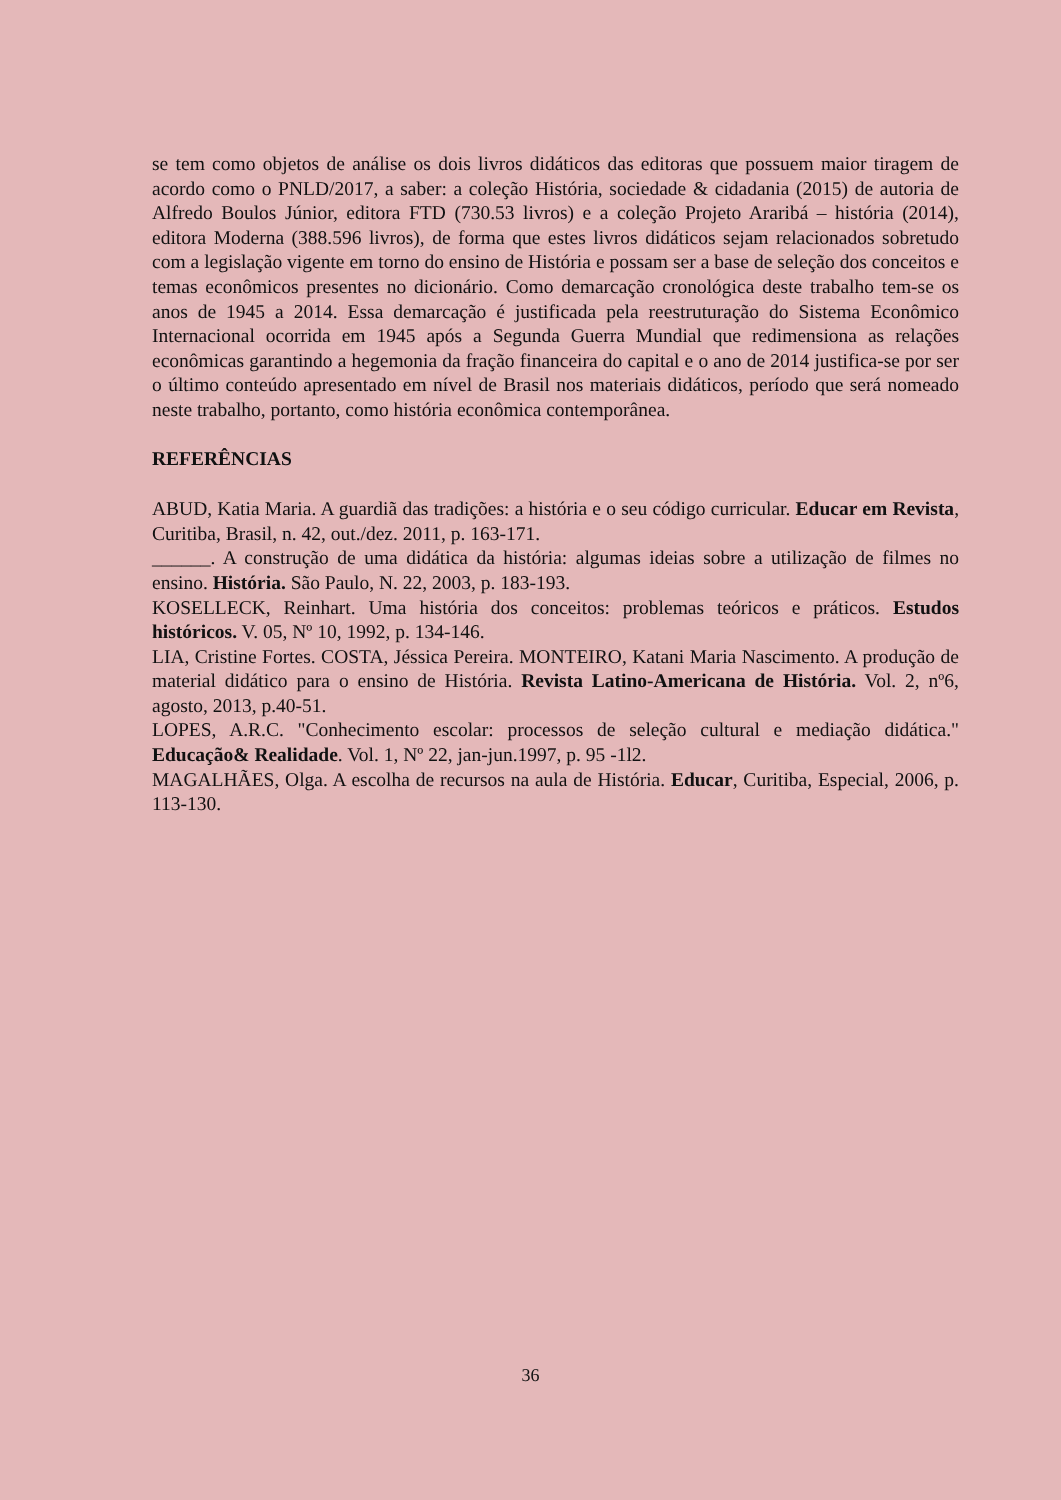se tem como objetos de análise os dois livros didáticos das editoras que possuem maior tiragem de acordo como o PNLD/2017, a saber: a coleção História, sociedade & cidadania (2015) de autoria de Alfredo Boulos Júnior, editora FTD (730.53 livros) e a coleção Projeto Araribá – história (2014), editora Moderna (388.596 livros), de forma que estes livros didáticos sejam relacionados sobretudo com a legislação vigente em torno do ensino de História e possam ser a base de seleção dos conceitos e temas econômicos presentes no dicionário. Como demarcação cronológica deste trabalho tem-se os anos de 1945 a 2014. Essa demarcação é justificada pela reestruturação do Sistema Econômico Internacional ocorrida em 1945 após a Segunda Guerra Mundial que redimensiona as relações econômicas garantindo a hegemonia da fração financeira do capital e o ano de 2014 justifica-se por ser o último conteúdo apresentado em nível de Brasil nos materiais didáticos, período que será nomeado neste trabalho, portanto, como história econômica contemporânea.
REFERÊNCIAS
ABUD, Katia Maria. A guardiã das tradições: a história e o seu código curricular. Educar em Revista, Curitiba, Brasil, n. 42, out./dez. 2011, p. 163-171.
______. A construção de uma didática da história: algumas ideias sobre a utilização de filmes no ensino. História. São Paulo, N. 22, 2003, p. 183-193.
KOSELLECK, Reinhart. Uma história dos conceitos: problemas teóricos e práticos. Estudos históricos. V. 05, Nº 10, 1992, p. 134-146.
LIA, Cristine Fortes. COSTA, Jéssica Pereira. MONTEIRO, Katani Maria Nascimento. A produção de material didático para o ensino de História. Revista Latino-Americana de História. Vol. 2, nº6, agosto, 2013, p.40-51.
LOPES, A.R.C. "Conhecimento escolar: processos de seleção cultural e mediação didática." Educação& Realidade. Vol. 1, Nº 22, jan-jun.1997, p. 95 -1l2.
MAGALHÃES, Olga. A escolha de recursos na aula de História. Educar, Curitiba, Especial, 2006, p. 113-130.
36